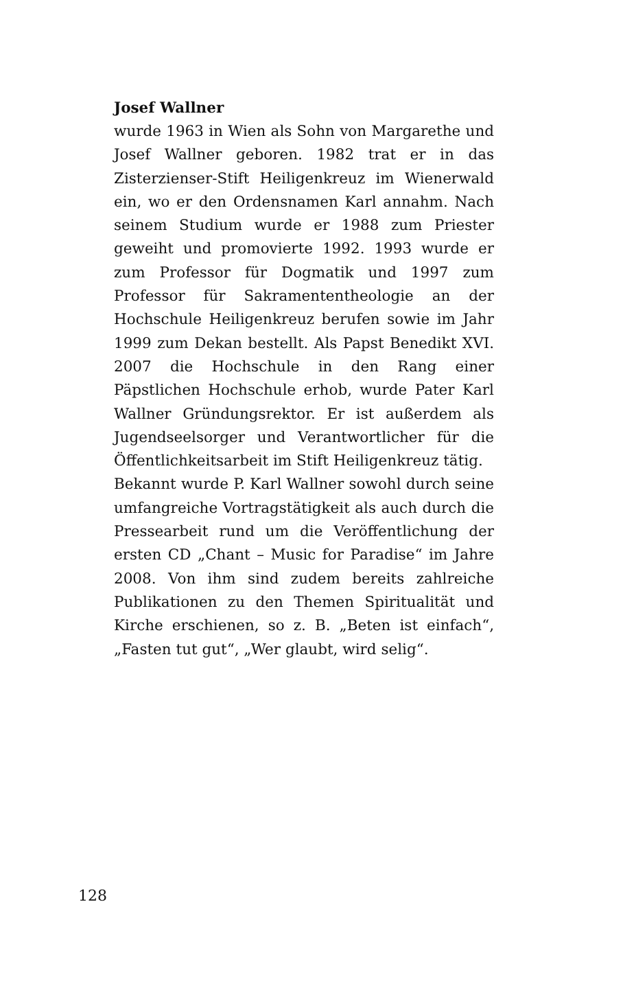Josef Wallner
wurde 1963 in Wien als Sohn von Margarethe und Josef Wallner geboren. 1982 trat er in das Zisterzienser-Stift Heiligenkreuz im Wienerwald ein, wo er den Ordensnamen Karl annahm. Nach seinem Studium wurde er 1988 zum Priester geweiht und promovierte 1992. 1993 wurde er zum Professor für Dogmatik und 1997 zum Professor für Sakramententheologie an der Hochschule Heiligenkreuz berufen sowie im Jahr 1999 zum Dekan bestellt. Als Papst Benedikt XVI. 2007 die Hochschule in den Rang einer Päpstlichen Hochschule erhob, wurde Pater Karl Wallner Gründungsrektor. Er ist außerdem als Jugendseelsorger und Verantwortlicher für die Öffentlichkeitsarbeit im Stift Heiligenkreuz tätig.
Bekannt wurde P. Karl Wallner sowohl durch seine umfangreiche Vortragstätigkeit als auch durch die Pressearbeit rund um die Veröffentlichung der ersten CD „Chant – Music for Paradise“ im Jahre 2008. Von ihm sind zudem bereits zahlreiche Publikationen zu den Themen Spiritualität und Kirche erschienen, so z. B. „Beten ist einfach“, „Fasten tut gut“, „Wer glaubt, wird selig“.
128